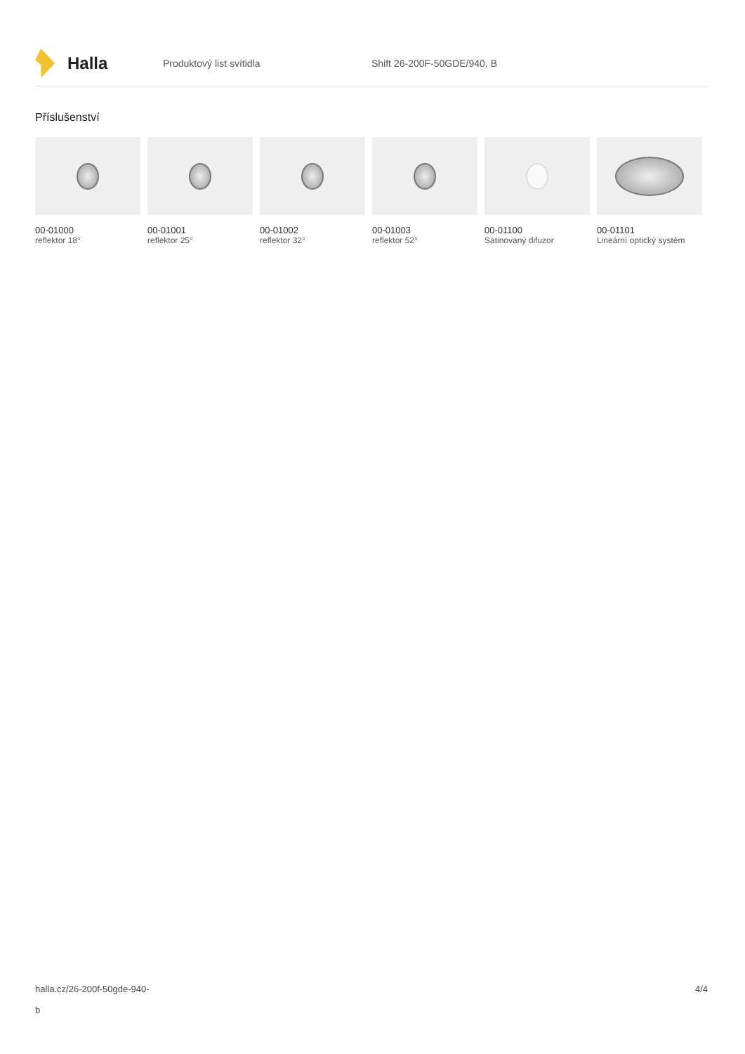Halla
Produktový list svítidla Shift 26-200F-50GDE/940, B
Příslušenství
00-01000
reflektor 18°
00-01001
reflektor 25°
00-01002
reflektor 32°
00-01003
reflektor 52°
00-01100
Satinovaný difuzor
00-01101
Lineární optický systém
halla.cz/26-200f-50gde-940-
b
4/4